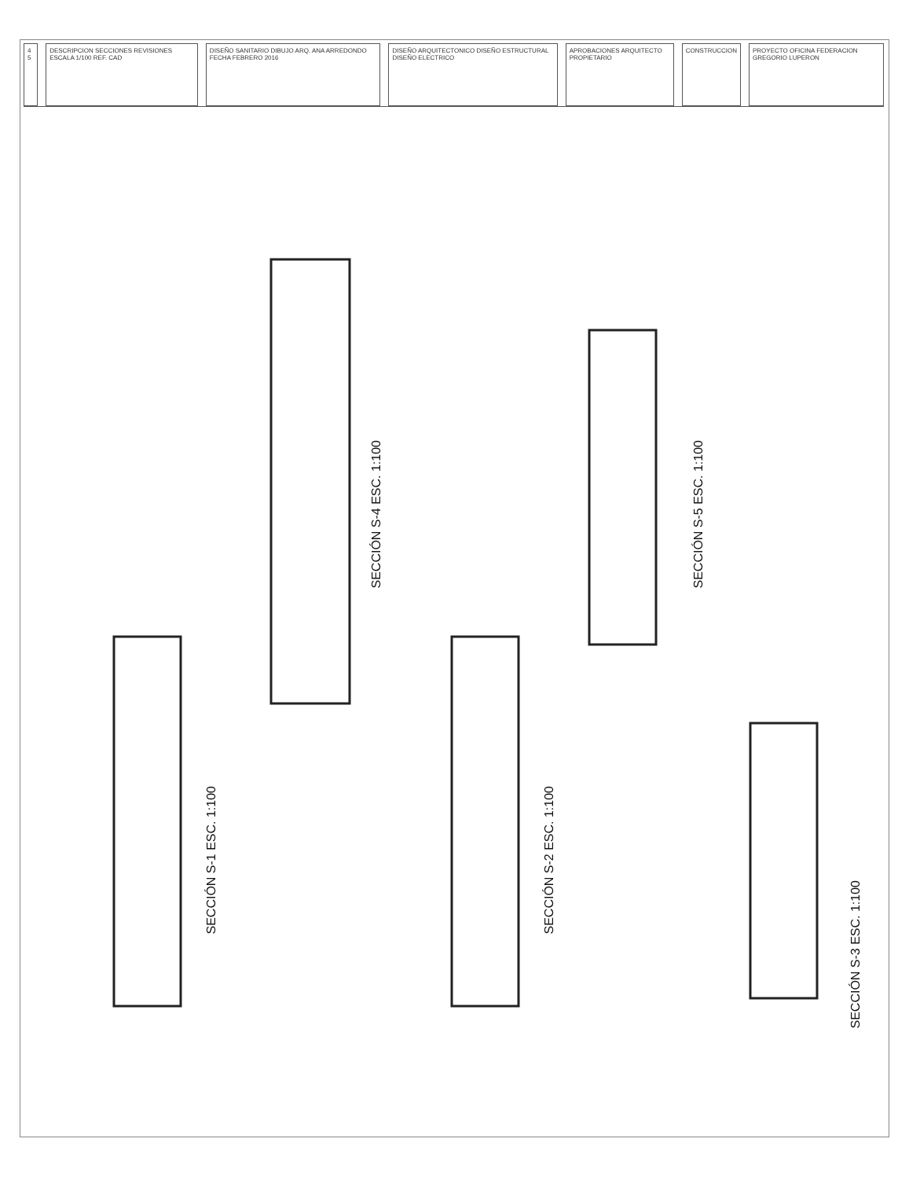4 5 DESCRIPCION SECCIONES REVISIONES ESCALA 1/100 REF. CAD
DISEÑO SANITARIO DIBUJO ARQ. ANA ARREDONDO FECHA FEBRERO 2016
DISEÑO ARQUITECTONICO DISEÑO ESTRUCTURAL DISEÑO ELECTRICO
APROBACIONES ARQUITECTO PROPIETARIO
CONSTRUCCION PROYECTO OFICINA FEDERACION GREGORIO LUPERON
SECCIÓN S-1 ESC. 1:100
SECCIÓN S-4 ESC. 1:100
SECCIÓN S-2 ESC. 1:100
SECCIÓN S-5 ESC. 1:100
SECCIÓN S-3 ESC. 1:100